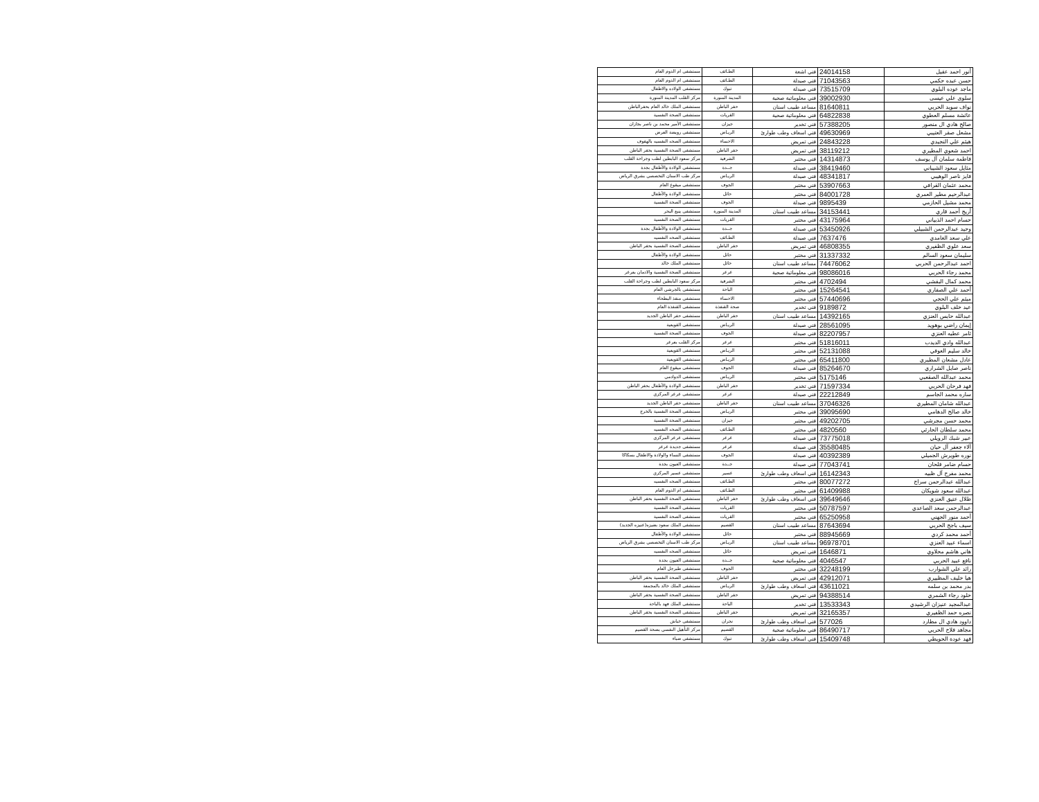| أنور احمد عقيل | 24014158 | فني اشعة | الطـائف | مستشفى ام الدوم العام |
| حسن عبده حكمي | 71043563 | فني صيدلة | الطـائف | مستشفى ام الدوم العام |
| ماجد عوده البلوي | 73515709 | فني صيدلة | تبوك | مستشفى الولاده والاطفال |
| سلوى علي عيسى | 39002930 | فني معلوماتية صحية | المدينة المنورة | مركز القلب المدينة المنورة |
| نواف سويد الحربي | 81640811 | مساعد طبيب اسنان | حفر الباطن | مستشفى الملك خالد العام بحفرالباطن |
| عائشة مسلم العطوي | 64822838 | فني معلوماتية صحية | القريات | مستشفى الصحة النفسية |
| صالح هادي ال منصور | 57388205 | فني تخدير | جيزان | مستشفى الأمير محمد بن ناصر بجازان |
| مشعل صقر العتيبي | 49630969 | فني اسعاف وطب طوارئ | الريـاض | مستشفى رويضة العرض |
| هيثم علي النجيدي | 24843228 | فني تمريض | الاحساء | مستشفى الصحه النفسيه بالهفوف |
| احمد شعوي المطيري | 38119212 | فني تمريض | حفر الباطن | مستشفى الصحة النفسية بحفر الباطن |
| فاطمة سلمان آل يوسف | 14314873 | فني مختبر | الشرقية | مركز سعود البابطين لطب وجراحة القلب |
| مثايل سعود الشيباني | 38419460 | فني صيدلة | جــدة | مستشفى الولادة والأطفال بجدة |
| فايز ناصر الوهيبي | 48341817 | فني صيدلة | الريـاض | مركز طب الاسنان التخصصي بشرق الرياض |
| محمد عثمان القرافي | 53907663 | فني مختبر | الجوف | مستشفى ميقوع العام |
| عبدالرحيم مطير العمري | 84001728 | فني مختبر | حائل | مستشفى الولادة والأطفال |
| محمد مشيل الحازمي | 9895439 | فني صيدلة | الجوف | مستشفى الصحة النفسية |
| أريج أحمد قاري | 34153441 | مساعد طبيب اسنان | المدينة المنورة | مستشفى ينبع البحر |
| حسام احمد الذبياني | 43175964 | فني مختبر | القريات | مستشفى الصحة النفسية |
| وحيد عبدالرحمن الشبيلي | 53450926 | فني صيدلة | جــدة | مستشفى الولادة والأطفال بجدة |
| علي سعد الغامدي | 7637476 | فني صيدلة | الطـائف | مستشفى الصحه النفسيه |
| سعد علوي الظفيري | 46808355 | فني تمريض | حفر الباطن | مستشفى الصحة النفسية بحفر الباطن |
| سليمان سعود السالم | 31337332 | فني مختبر | حائل | مستشفى الولادة والأطفال |
| احمد عبدالرحمن الحربي | 74476062 | مساعد طبيب اسنان | حائل | مستشفى الملك خالد |
| محمد رجاء الحربي | 98086016 | فني معلوماتية صحية | عرعر | مستشفى الصحة النفسية والادمان بعرعر |
| محمد كمال البقشي | 4702494 | فني مختبر | الشرقية | مركز سعود البابطين لطب وجراحة القلب |
| أحمد علي الصفاري | 15264541 | فني مختبر | الباحة | مستشفى بالجرشي العام |
| ميثم علي الحجي | 57440696 | فني مختبر | الاحساء | مستشفى منفذ البطحاء |
| عيد خلف البلوي | 9189872 | فني تخدير | صحة القنفذة | مستشفى القنفذة العام |
| عبدالله حابس العنزي | 14392165 | مساعد طبيب اسنان | حفر الباطن | مستشفى حفر الباطن الجديد |
| إيمان راضي بوهويد | 28561095 | فني صيدلة | الريـاض | مستشفى القويعية |
| ثامر عطيه العنزي | 82207957 | فني صيدلة | الجوف | مستشفى الصحة النفسية |
| عبدالله وادي الديدب | 51816011 | فني مختبر | عرعر | مركز القلب بعرعر |
| خالد سليم العوفي | 52131088 | فني مختبر | الريـاض | مستشفى القويعية |
| عادل مشعان المطيري | 65411800 | فني مختبر | الريـاض | مستشفى القويعية |
| ناصر صايل الشراري | 85264670 | فني صيدلة | الجوف | مستشفى ميقوع العام |
| محمد عبدالله الصقعبي | 5175146 | فني مختبر | الريـاض | مستشفى الدوادمي |
| فهد فرحان الحربي | 71597334 | فني تخدير | حفر الباطن | مستشفى الولادة والأطفال بحفر الباطن |
| ساره محمد الجاسم | 22212849 | فني صيدلة | عرعر | مستشفى عرعر المركزي |
| عبدالله شامان المطيري | 37046326 | مساعد طبيب اسنان | حفر الباطن | مستشفى حفر الباطن الجديد |
| خالد صالح الدهامي | 39095690 | فني مختبر | الريـاض | مستشفى الصحة النفسية بالخرج |
| محمد حسن مجرشي | 49202705 | فني مختبر | جيزان | مستشفى الصحة النفسية |
| محمد سلطان الحارثي | 4820560 | فني مختبر | الطـائف | مستشفى الصحه النفسيه |
| عبير شبك الرويلي | 73775018 | فني صيدلة | عرعر | مستشفى عرعر المركزي |
| آلاء جعفر آل حيان | 35580485 | فني صيدلة | عرعر | مستشفى جديدة عرعر |
| نوره طويرش الجميلي | 40392389 | فني صيدلة | الجوف | مستشفى النساء والولادة والاطفال بسكاكا |
| حسام ضامر فلحان | 77043741 | فني صيدلة | جــدة | مستشفى العيون بجدة |
| محمد مفرح آل ظبيه | 16142343 | فني اسعاف وطب طوارئ | عسير | مستشفى عسير المركزي |
| عبدالله عبدالرحمن سراج | 80077272 | فني مختبر | الطـائف | مستشفى الصحه النفسيه |
| عبدالله سعود شويكان | 61409988 | فني مختبر | الطـائف | مستشفى ام الدوم العام |
| طلال عتيق العنزي | 39649646 | فني اسعاف وطب طوارئ | حفر الباطن | مستشفى الصحة النفسية بحفر الباطن |
| عبدالرحمن سعد الصاعدي | 50787597 | فني مختبر | القريات | مستشفى الصحة النفسية |
| أحمد منور الجهني | 65250958 | فني مختبر | القريات | مستشفى الصحة النفسية |
| سيف باجح الحربي | 87643694 | مساعد طبيب اسنان | القصيم | مستشفى الملك سعود بعنيزه(عنيزه الجديد) |
| أحمد محمد كردي | 88945669 | فني مختبر | حائل | مستشفى الولادة والأطفال |
| اسماء عبيد العنزي | 96978701 | مساعد طبيب اسنان | الريـاض | مركز طب الاسنان التخصصي بشرق الرياض |
| هاني هاشم محلاوي | 1646871 | فني تمريض | حائل | مستشفى الصحه النفسيه |
| نافع عبيد الحربي | 4046547 | فني معلوماتية صحية | جــدة | مستشفى العيون بجدة |
| رائد علي الشوارب | 32248199 | فني مختبر | الجوف | مستشفى طبرجل العام |
| هيا خليف المظييري | 42912071 | فني تمريض | حفر الباطن | مستشفى الصحة النفسية بحفر الباطن |
| بدر محمد بن سلمه | 43611021 | فني اسعاف وطب طوارئ | الريـاض | مستشفى الملك خالد بالمجمعة |
| خلود رجاء الشمري | 94388514 | فني تمريض | حفر الباطن | مستشفى الصحة النفسية بحفر الباطن |
| عبدالمجيد عنيزان الرشيدي | 13533343 | فني تخدير | الباحة | مستشفى الملك فهد بالباحة |
| نصره حمد الظفيري | 32165357 | فني تمريض | حفر الباطن | مستشفى الصحة النفسية بحفر الباطن |
| داوود هادي ال مطارد | 577026 | فني اسعاف وطب طوارئ | نجران | مستشفى خباش |
| مجاهد فلاح الحربي | 86490717 | فني معلوماتية صحية | القصيم | مركز التأهيل النفسي بصحة القصيم |
| فهد عودة الحويطي | 15409748 | فني اسعاف وطب طوارئ | تبوك | مستشفى ضباء |